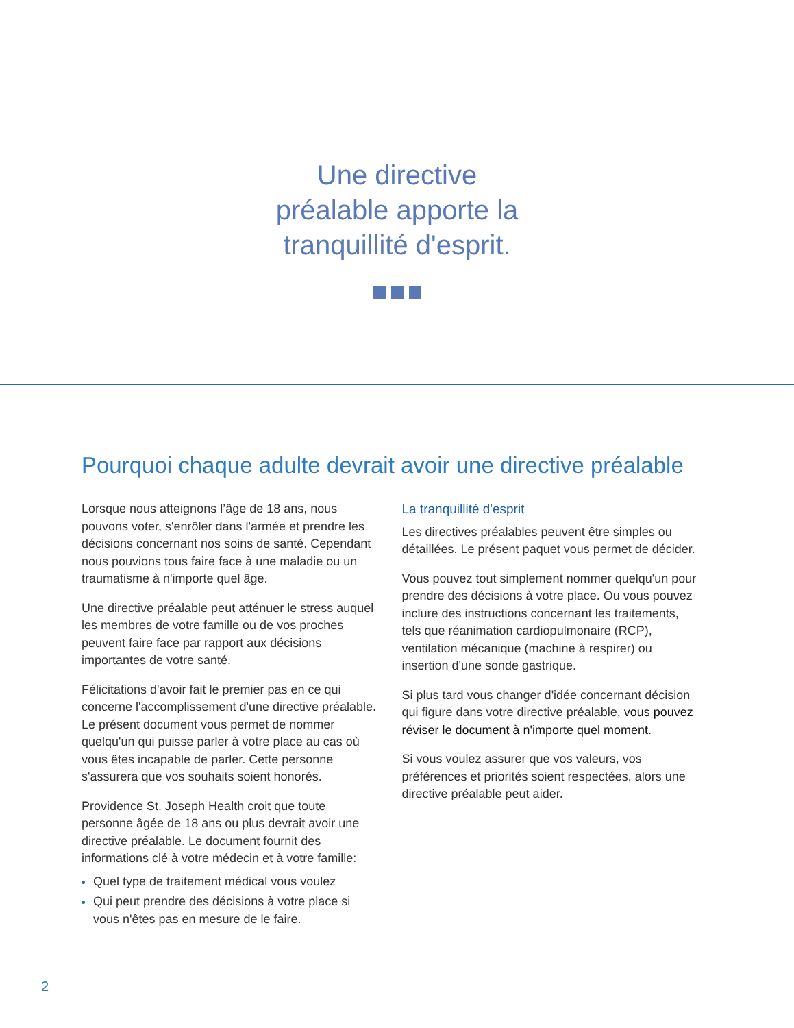Une directive
préalable apporte la
tranquillité d'esprit.
Pourquoi chaque adulte devrait avoir une directive préalable
Lorsque nous atteignons l’âge de 18 ans, nous pouvons voter, s'enrôler dans l'armée et prendre les décisions concernant nos soins de santé. Cependant nous pouvions tous faire face à une maladie ou un traumatisme à n'importe quel âge.
Une directive préalable peut atténuer le stress auquel les membres de votre famille ou de vos proches peuvent faire face par rapport aux décisions importantes de votre santé.
Félicitations d'avoir fait le premier pas en ce qui concerne l'accomplissement d'une directive préalable. Le présent document vous permet de nommer quelqu'un qui puisse parler à votre place au cas où vous êtes incapable de parler. Cette personne s'assurera que vos souhaits soient honorés.
Providence St. Joseph Health croit que toute personne âgée de 18 ans ou plus devrait avoir une directive préalable. Le document fournit des informations clé à votre médecin et à votre famille:
Quel type de traitement médical vous voulez
Qui peut prendre des décisions à votre place si vous n'êtes pas en mesure de le faire.
La tranquillité d'esprit
Les directives préalables peuvent être simples ou détaillées. Le présent paquet vous permet de décider.
Vous pouvez tout simplement nommer quelqu'un pour prendre des décisions à votre place. Ou vous pouvez inclure des instructions concernant les traitements, tels que réanimation cardiopulmonaire (RCP), ventilation mécanique (machine à respirer) ou insertion d'une sonde gastrique.
Si plus tard vous changer d'idée concernant décision qui figure dans votre directive préalable, vous pouvez réviser le document à n'importe quel moment.
Si vous voulez assurer que vos valeurs, vos préférences et priorités soient respectées, alors une directive préalable peut aider.
2